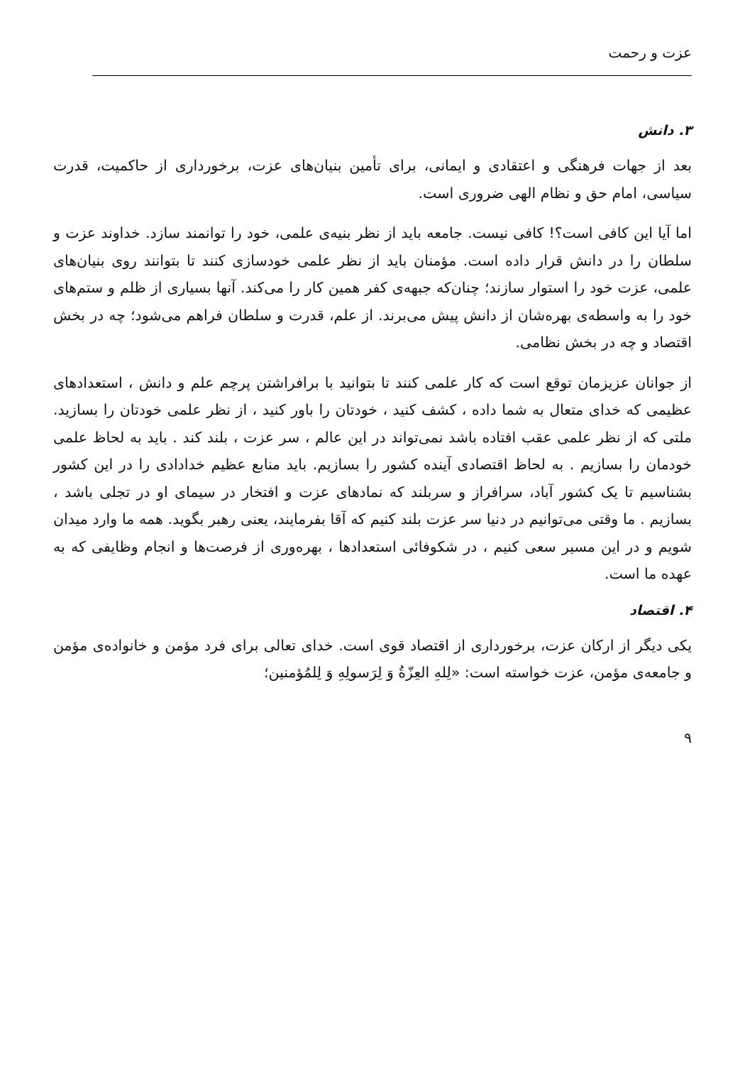عزت و رحمت
۳. دانش
بعد از جهات فرهنگی و اعتقادی و ایمانی، برای تأمین بنیان‌های عزت، برخورداری از حاکمیت، قدرت سیاسی، امام حق و نظام الهی ضروری است.
اما آیا این کافی است؟! کافی نیست. جامعه باید از نظر بنیه‌ی علمی، خود را توانمند سازد. خداوند عزت و سلطان را در دانش قرار داده است. مؤمنان باید از نظر علمی خودسازی کنند تا بتوانند روی بنیان‌های علمی، عزت خود را استوار سازند؛ چنان‌که جبهه‌ی کفر همین کار را می‌کند. آنها بسیاری از ظلم و ستم‌های خود را به واسطه‌ی بهره‌شان از دانش پیش می‌برند. از علم، قدرت و سلطان فراهم می‌شود؛ چه در بخش اقتصاد و چه در بخش نظامی.
از جوانان عزیزمان توقع است که کار علمی کنند تا بتوانید با برافراشتن پرچم علم و دانش ، استعدادهای عظیمی که خدای متعال به شما داده ، کشف کنید ، خودتان را باور کنید ، از نظر علمی خودتان را بسازید. ملتی که از نظر علمی عقب افتاده باشد نمی‌تواند در این عالم ، سر عزت ، بلند کند . باید به لحاظ علمی خودمان را بسازیم . به لحاظ اقتصادی آینده کشور را بسازیم. باید منابع عظیم خدادادی را در این کشور بشناسیم تا یک کشور آباد، سرافراز و سربلند که نمادهای عزت و افتخار در سیمای او در تجلی باشد ، بسازیم . ما وقتی می‌توانیم در دنیا سر عزت بلند کنیم که آقا بفرمایند، یعنی رهبر بگوید. همه ما وارد میدان شویم و در این مسیر سعی کنیم ، در شکوفائی استعدادها ، بهره‌وری از فرصت‌ها و انجام وظایفی که به عهده ما است.
۴. اقتصاد
یکی دیگر از ارکان عزت، برخورداری از اقتصاد قوی است. خدای تعالی برای فرد مؤمن و خانواده‌ی مؤمن و جامعه‌ی مؤمن، عزت خواسته است: «لِلهِ العِزّةُ وَ لِرَسولِهِ وَ لِلمُؤمنین؛
۹